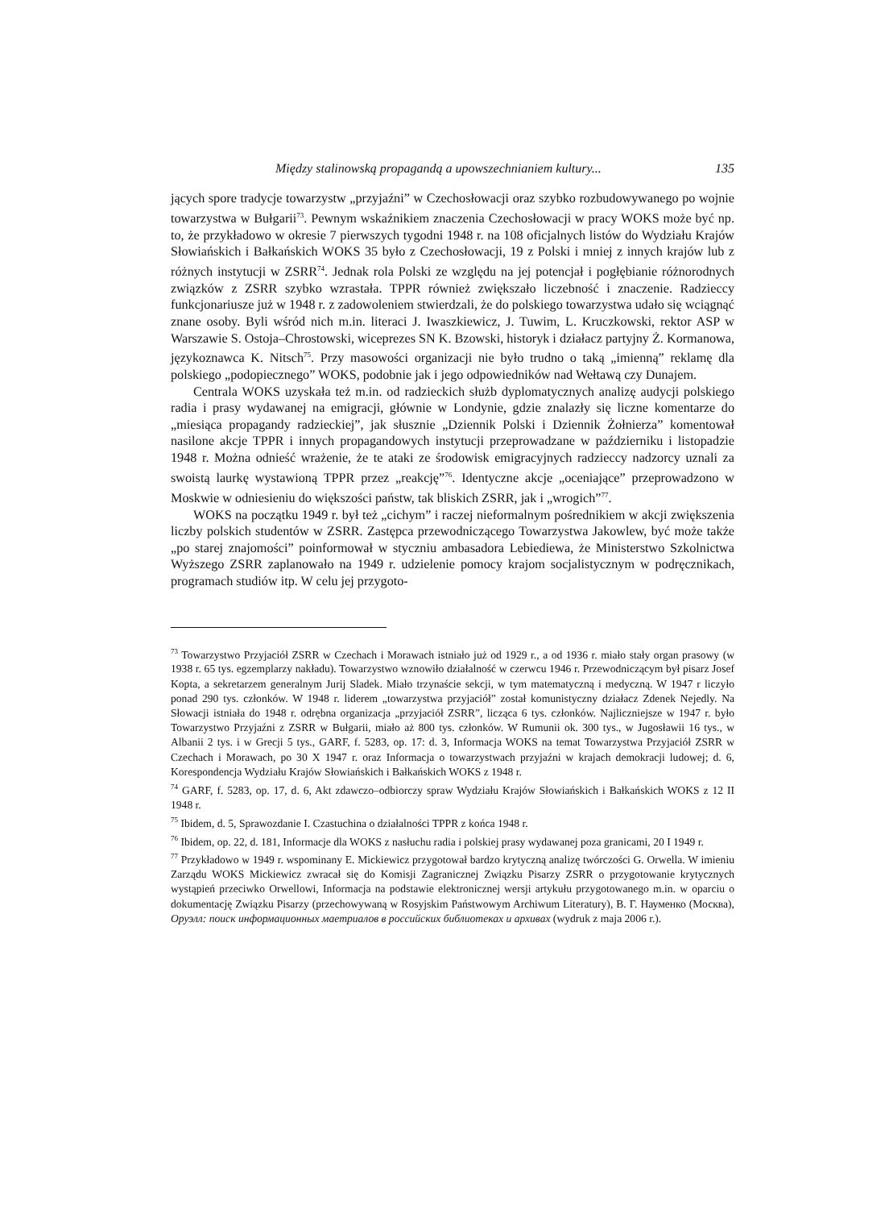Między stalinowską propagandą a upowszechnianiem kultury... 135
jących spore tradycje towarzystw „przyjaźni” w Czechosłowacji oraz szybko rozbudowywanego po wojnie towarzystwa w Bułgarii<sup>73</sup>. Pewnym wskaźnikiem znaczenia Czechosłowacji w pracy WOKS może być np. to, że przykładowo w okresie 7 pierwszych tygodni 1948 r. na 108 oficjalnych listów do Wydziału Krajów Słowiańskich i Bałkańskich WOKS 35 było z Czechosłowacji, 19 z Polski i mniej z innych krajów lub z różnych instytucji w ZSRR<sup>74</sup>. Jednak rola Polski ze względu na jej potencjał i pogłębianie różnorodnych związków z ZSRR szybko wzrastała. TPPR również zwiększało liczebność i znaczenie. Radzieccy funkcjonariusze już w 1948 r. z zadowoleniem stwierdzali, że do polskiego towarzystwa udało się wciągnąć znane osoby. Byli wśród nich m.in. literaci J. Iwaszkiewicz, J. Tuwim, L. Kruczkowski, rektor ASP w Warszawie S. Ostoja–Chrostowski, wiceprezes SN K. Bzowski, historyk i działacz partyjny Ż. Kormanowa, językoznawca K. Nitsch<sup>75</sup>. Przy masowości organizacji nie było trudno o taką „imienną” reklamę dla polskiego „podopiecznego” WOKS, podobnie jak i jego odpowiedników nad Wełtawą czy Dunajem.
Centrala WOKS uzyskała też m.in. od radzieckich służb dyplomatycznych analizę audycji polskiego radia i prasy wydawanej na emigracji, głównie w Londynie, gdzie znalazły się liczne komentarze do „miesiąca propagandy radzieckiej”, jak słusznie „Dziennik Polski i Dziennik Żołnierza” komentował nasilone akcje TPPR i innych propagandowych instytucji przeprowadzane w październiku i listopadzie 1948 r. Można odnieść wrażenie, że te ataki ze środowisk emigracyjnych radzieccy nadzorcy uznali za swoistą laurkę wystawioną TPPR przez „reakcję”<sup>76</sup>. Identyczne akcje „oceniające” przeprowadzono w Moskwie w odniesieniu do większości państw, tak bliskich ZSRR, jak i „wrogich”<sup>77</sup>.
WOKS na początku 1949 r. był też „cichym” i raczej nieformalnym pośrednikiem w akcji zwiększenia liczby polskich studentów w ZSRR. Zastępca przewodniczącego Towarzystwa Jakowlew, być może także „po starej znajomości” poinformował w styczniu ambasadora Lebiediewa, że Ministerstwo Szkolnictwa Wyższego ZSRR zaplanowało na 1949 r. udzielenie pomocy krajom socjalistycznym w podręcznikach, programach studiów itp. W celu jej przygoto-
<sup>73</sup> Towarzystwo Przyjaciół ZSRR w Czechach i Morawach istniało już od 1929 r., a od 1936 r. miało stały organ prasowy (w 1938 r. 65 tys. egzemplarzy nakładu). Towarzystwo wznowiło działalność w czerwcu 1946 r. Przewodniczącym był pisarz Josef Kopta, a sekretarzem generalnym Jurij Sladek. Miało trzynaście sekcji, w tym matematyczną i medyczną. W 1947 r liczyło ponad 290 tys. członków. W 1948 r. liderem „towarzystwa przyjaciół” został komunistyczny działacz Zdenek Nejedly. Na Słowacji istniała do 1948 r. odrębna organizacja „przyjaciół ZSRR”, licząca 6 tys. członków. Najliczniejsze w 1947 r. było Towarzystwo Przyjaźni z ZSRR w Bułgarii, miało aż 800 tys. członków. W Rumunii ok. 300 tys., w Jugosławii 16 tys., w Albanii 2 tys. i w Grecji 5 tys., GARF, f. 5283, op. 17: d. 3, Informacja WOKS na temat Towarzystwa Przyjaciół ZSRR w Czechach i Morawach, po 30 X 1947 r. oraz Informacja o towarzystwach przyjaźni w krajach demokracji ludowej; d. 6, Korespondencja Wydziału Krajów Słowiańskich i Bałkańskich WOKS z 1948 r.
<sup>74</sup> GARF, f. 5283, op. 17, d. 6, Akt zdawczo–odbiorczy spraw Wydziału Krajów Słowiańskich i Bałkańskich WOKS z 12 II 1948 r.
<sup>75</sup> Ibidem, d. 5, Sprawozdanie I. Czastuchina o działalności TPPR z końca 1948 r.
<sup>76</sup> Ibidem, op. 22, d. 181, Informacje dla WOKS z nasłuchu radia i polskiej prasy wydawanej poza granicami, 20 I 1949 r.
<sup>77</sup> Przykładowo w 1949 r. wspominany E. Mickiewicz przygotował bardzo krytyczną analizę twórczości G. Orwella. W imieniu Zarządu WOKS Mickiewicz zwracał się do Komisji Zagranicznej Związku Pisarzy ZSRR o przygotowanie krytycznych wystąpień przeciwko Orwellowi, Informacja na podstawie elektronicznej wersji artykułu przygotowanego m.in. w oparciu o dokumentację Związku Pisarzy (przechowywaną w Rosyjskim Państwowym Archiwum Literatury), В. Г. Науменко (Москва), Оруэлл: поиск информационных маетриалов в российских библиотеках и архивах (wydruk z maja 2006 r.).